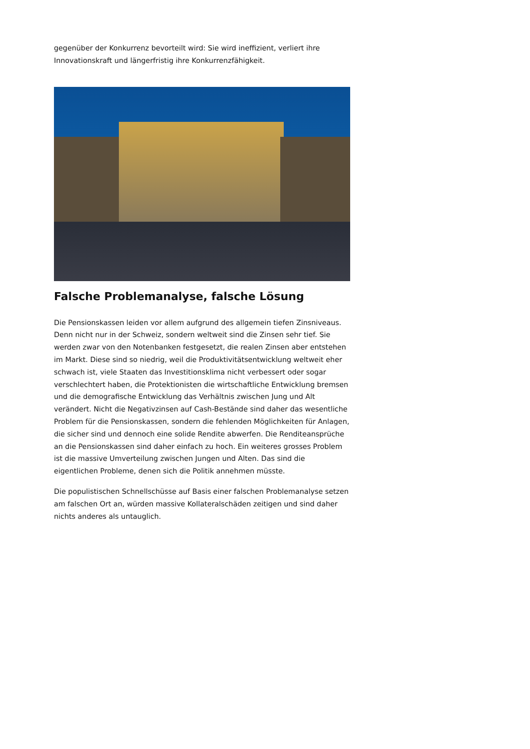gegenüber der Konkurrenz bevorteilt wird: Sie wird ineffizient, verliert ihre Innovationskraft und längerfristig ihre Konkurrenzfähigkeit.
Falsche Problemanalyse, falsche Lösung
Die Pensionskassen leiden vor allem aufgrund des allgemein tiefen Zinsniveaus. Denn nicht nur in der Schweiz, sondern weltweit sind die Zinsen sehr tief. Sie werden zwar von den Notenbanken festgesetzt, die realen Zinsen aber entstehen im Markt. Diese sind so niedrig, weil die Produktivitätsentwicklung weltweit eher schwach ist, viele Staaten das Investitionsklima nicht verbessert oder sogar verschlechtert haben, die Protektionisten die wirtschaftliche Entwicklung bremsen und die demografische Entwicklung das Verhältnis zwischen Jung und Alt verändert. Nicht die Negativzinsen auf Cash-Bestände sind daher das wesentliche Problem für die Pensionskassen, sondern die fehlenden Möglichkeiten für Anlagen, die sicher sind und dennoch eine solide Rendite abwerfen. Die Renditeansprüche an die Pensionskassen sind daher einfach zu hoch. Ein weiteres grosses Problem ist die massive Umverteilung zwischen Jungen und Alten. Das sind die eigentlichen Probleme, denen sich die Politik annehmen müsste.
Die populistischen Schnellschüsse auf Basis einer falschen Problemanalyse setzen am falschen Ort an, würden massive Kollateralschäden zeitigen und sind daher nichts anderes als untauglich.